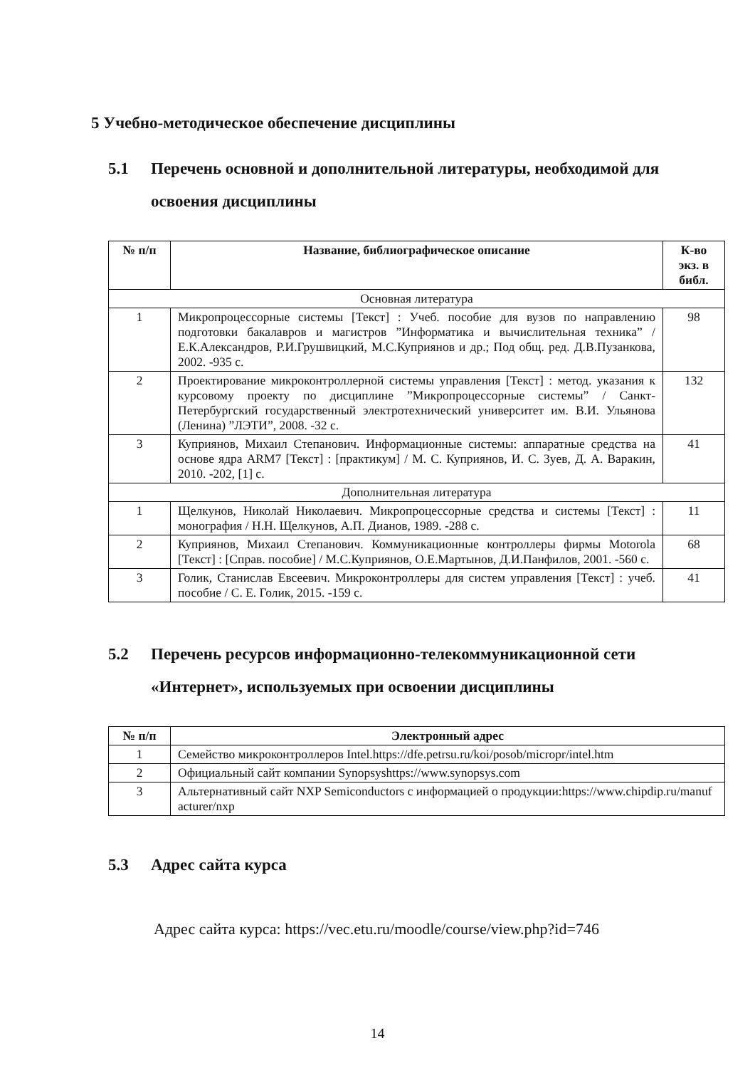5 Учебно-методическое обеспечение дисциплины
5.1 Перечень основной и дополнительной литературы, необходимой для освоения дисциплины
| № п/п | Название, библиографическое описание | К-во экз. в библ. |
| --- | --- | --- |
| Основная литература | | |
| 1 | Микропроцессорные системы [Текст] : Учеб. пособие для вузов по направлению подготовки бакалавров и магистров ”Информатика и вычислительная техника” / Е.К.Александров, Р.И.Грушвицкий, М.С.Куприянов и др.; Под общ. ред. Д.В.Пузанкова, 2002. -935 с. | 98 |
| 2 | Проектирование микроконтроллерной системы управления [Текст] : метод. указания к курсовому проекту по дисциплине ”Микропроцессорные системы” / Санкт-Петербургский государственный электротехнический университет им. В.И. Ульянова (Ленина) ”ЛЭТИ”, 2008. -32 с. | 132 |
| 3 | Куприянов, Михаил Степанович. Информационные системы: аппаратные средства на основе ядра ARM7 [Текст] : [практикум] / М. С. Куприянов, И. С. Зуев, Д. А. Варакин, 2010. -202, [1] с. | 41 |
| Дополнительная литература | | |
| 1 | Щелкунов, Николай Николаевич. Микропроцессорные средства и системы [Текст] : монография / Н.Н. Щелкунов, А.П. Дианов, 1989. -288 с. | 11 |
| 2 | Куприянов, Михаил Степанович. Коммуникационные контроллеры фирмы Motorola [Текст] : [Справ. пособие] / М.С.Куприянов, О.Е.Мартынов, Д.И.Панфилов, 2001. -560 с. | 68 |
| 3 | Голик, Станислав Евсеевич. Микроконтроллеры для систем управления [Текст] : учеб. пособие / С. Е. Голик, 2015. -159 с. | 41 |
5.2 Перечень ресурсов информационно-телекоммуникационной сети «Интернет», используемых при освоении дисциплины
| № п/п | Электронный адрес |
| --- | --- |
| 1 | Семейство микроконтроллеров Intel.https://dfe.petrsu.ru/koi/posob/micropr/intel.htm |
| 2 | Официальный сайт компании Synopsyshttps://www.synopsys.com |
| 3 | Альтернативный сайт NXP Semiconductors с информацией о продукции:https://www.chipdip.ru/manufacturer/nxp |
5.3 Адрес сайта курса
Адрес сайта курса: https://vec.etu.ru/moodle/course/view.php?id=746
14